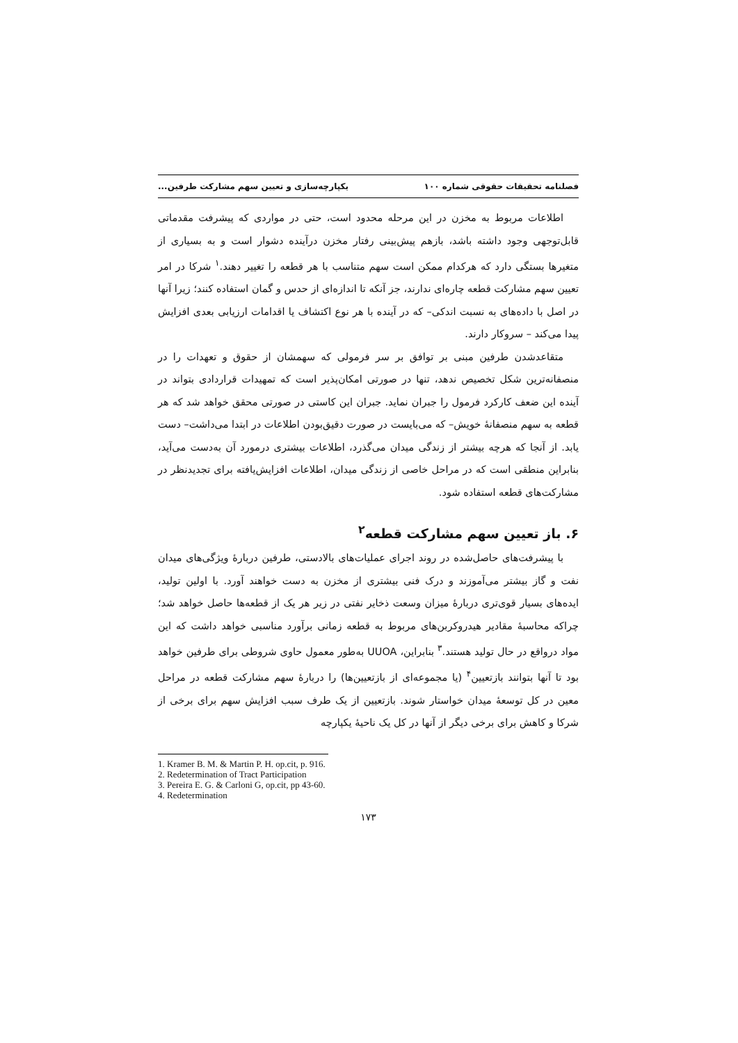فصلنامه تحقیقات حقوقی شماره ۱۰۰ یکپارچه‌سازی و تعیین سهم مشارکت طرفین...
اطلاعات مربوط به مخزن در این مرحله محدود است، حتی در مواردی که پیشرفت مقدماتی قابل‌توجهی وجود داشته باشد، بازهم پیش‌بینی رفتار مخزن درآینده دشوار است و به بسیاری از متغیرها بستگی دارد که هرکدام ممکن است سهم متناسب با هر قطعه را تغییر دهند.<sup>۱</sup> شرکا در امر تعیین سهم مشارکت قطعه چاره‌ای ندارند، جز آنکه تا اندازه‌ای از حدس و گمان استفاده کنند؛ زیرا آنها در اصل با داده‌های به نسبت اندکی– که در آینده با هر نوع اکتشاف یا اقدامات ارزیابی بعدی افزایش پیدا می‌کند – سروکار دارند.
متقاعدشدن طرفین مبنی بر توافق بر سر فرمولی که سهمشان از حقوق و تعهدات را در منصفانه‌ترین شکل تخصیص ندهد، تنها در صورتی امکان‌پذیر است که تمهیدات قراردادی بتواند در آینده این ضعف کارکرد فرمول را جبران نماید. جبران این کاستی در صورتی محقق خواهد شد که هر قطعه به سهم منصفانهٔ خویش– که می‌بایست در صورت دقیق‌بودن اطلاعات در ابتدا می‌داشت– دست یابد. از آنجا که هرچه بیشتر از زندگی میدان می‌گذرد، اطلاعات بیشتری درمورد آن به‌دست می‌آید، بنابراین منطقی است که در مراحل خاصی از زندگی میدان، اطلاعات افزایش‌یافته برای تجدیدنظر در مشارکت‌های قطعه استفاده شود.
۶. باز تعیین سهم مشارکت قطعه<sup>۲</sup>
با پیشرفت‌های حاصل‌شده در روند اجرای عملیات‌های بالادستی، طرفین دربارهٔ ویژگی‌های میدان نفت و گاز بیشتر می‌آموزند و درک فنی بیشتری از مخزن به دست خواهند آورد. با اولین تولید، ایده‌های بسیار قوی‌تری دربارهٔ میزان وسعت ذخایر نفتی در زیر هر یک از قطعه‌ها حاصل خواهد شد؛ چراکه محاسبهٔ مقادیر هیدروکربن‌های مربوط به قطعه زمانی برآورد مناسبی خواهد داشت که این مواد درواقع در حال تولید هستند.<sup>۳</sup> بنابراین، UUOA به‌طور معمول حاوی شروطی برای طرفین خواهد بود تا آنها بتوانند بازتعیین<sup>۴</sup> (یا مجموعه‌ای از بازتعیین‌ها) را دربارهٔ سهم مشارکت قطعه در مراحل معین در کل توسعهٔ میدان خواستار شوند. بازتعیین از یک طرف سبب افزایش سهم برای برخی از شرکا و کاهش برای برخی دیگر از آنها در کل یک ناحیهٔ یکپارچه
1. Kramer B. M. & Martin P. H. op.cit, p. 916.
2. Redetermination of Tract Participation
3. Pereira E. G. & Carloni G, op.cit, pp 43-60.
4. Redetermination
۱۷۳